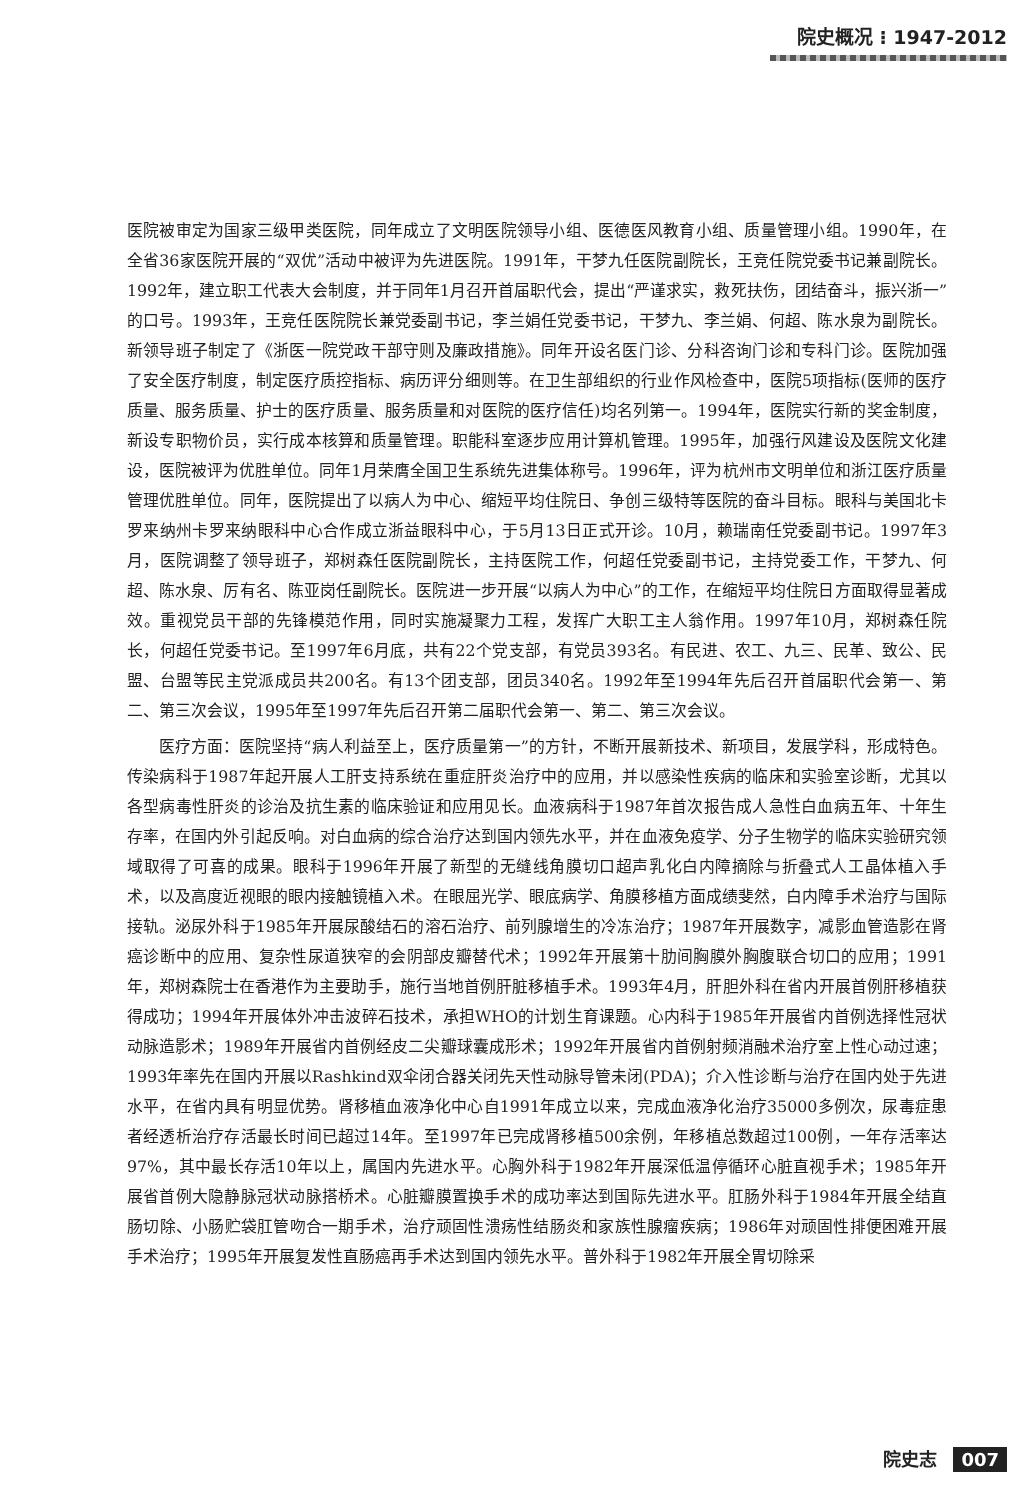院史概况 ⁝ 1947-2012
医院被审定为国家三级甲类医院，同年成立了文明医院领导小组、医德医风教育小组、质量管理小组。1990年，在全省36家医院开展的“双优”活动中被评为先进医院。1991年，干梦九任医院副院长，王竞任院党委书记兼副院长。1992年，建立职工代表大会制度，并于同年1月召开首届职代会，提出“严谨求实，救死扶伤，团结奋斗，振兴浙一”的口号。1993年，王竞任医院院长兼党委副书记，李兰娟任党委书记，干梦九、李兰娟、何超、陈水泉为副院长。新领导班子制定了《浙医一院党政干部守则及廉政措施》。同年开设名医门诊、分科咨询门诊和专科门诊。医院加强了安全医疗制度，制定医疗质控指标、病历评分细则等。在卫生部组织的行业作风检查中，医院5项指标(医师的医疗质量、服务质量、护士的医疗质量、服务质量和对医院的医疗信任)均名列第一。1994年，医院实行新的奖金制度，新设专职物价员，实行成本核算和质量管理。职能科室逐步应用计算机管理。1995年，加强行风建设及医院文化建设，医院被评为优胜单位。同年1月荣膺全国卫生系统先进集体称号。1996年，评为杭州市文明单位和浙江医疗质量管理优胜单位。同年，医院提出了以病人为中心、缩短平均住院日、争创三级特等医院的奋斗目标。眼科与美国北卡罗来纳州卡罗来纳眼科中心合作成立浙益眼科中心，于5月13日正式开诊。10月，赖瑞南任党委副书记。1997年3月，医院调整了领导班子，郑树森任医院副院长，主持医院工作，何超任党委副书记，主持党委工作，干梦九、何超、陈水泉、厉有名、陈亚岗任副院长。医院进一步开展“以病人为中心”的工作，在缩短平均住院日方面取得显著成效。重视党员干部的先锋模范作用，同时实施凝聚力工程，发挥广大职工主人翁作用。1997年10月，郑树森任院长，何超任党委书记。至1997年6月底，共有22个党支部，有党员393名。有民进、农工、九三、民革、致公、民盟、台盟等民主党派成员共200名。有13个团支部，团员340名。1992年至1994年先后召开首届职代会第一、第二、第三次会议，1995年至1997年先后召开第二届职代会第一、第二、第三次会议。
医疗方面：医院坚持“病人利益至上，医疗质量第一”的方针，不断开展新技术、新项目，发展学科，形成特色。传染病科于1987年起开展人工肝支持系统在重症肝炎治疗中的应用，并以感染性疾病的临床和实验室诊断，尤其以各型病毒性肝炎的诊治及抗生素的临床验证和应用见长。血液病科于1987年首次报告成人急性白血病五年、十年生存率，在国内外引起反响。对白血病的综合治疗达到国内领先水平，并在血液免疫学、分子生物学的临床实验研究领域取得了可喜的成果。眼科于1996年开展了新型的无缝线角膜切口超声乳化白内障摘除与折叠式人工晶体植入手术，以及高度近视眼的眼内接触镜植入术。在眼屈光学、眼底病学、角膜移植方面成绩斐然，白内障手术治疗与国际接轨。泌尿外科于1985年开展尿酸结石的溶石治疗、前列腺增生的冷冻治疗；1987年开展数字，减影血管造影在肾癌诊断中的应用、复杂性尿道狭窄的会阴部皮瓣替代术；1992年开展第十肋间胸膜外胸腹联合切口的应用；1991年，郑树森院士在香港作为主要助手，施行当地首例肝脏移植手术。1993年4月，肝胆外科在省内开展首例肝移植获得成功；1994年开展体外冲击波碎石技术，承担WHO的计划生育课题。心内科于1985年开展省内首例选择性冠状动脉造影术；1989年开展省内首例经皮二尖瓣球囊成形术；1992年开展省内首例射频消融术治疗室上性心动过速；1993年率先在国内开展以Rashkind双伞闭合器关闭先天性动脉导管未闭(PDA)；介入性诊断与治疗在国内处于先进水平，在省内具有明显优势。肾移植血液净化中心自1991年成立以来，完成血液净化治疗35000多例次，尿毒症患者经透析治疗存活最长时间已超过14年。至1997年已完成肾移植500余例，年移植总数超过100例，一年存活率达97%，其中最长存活10年以上，属国内先进水平。心胸外科于1982年开展深低温停循环心脏直视手术；1985年开展省首例大隐静脉冠状动脉搭桥术。心脏瓣膜置换手术的成功率达到国际先进水平。肛肠外科于1984年开展全结直肠切除、小肠贮袋肛管吻合一期手术，治疗顽固性溃疡性结肠炎和家族性腺瘤疾病；1986年对顽固性排便困难开展手术治疗；1995年开展复发性直肠癌再手术达到国内领先水平。普外科于1982年开展全胃切除采
院史志 007